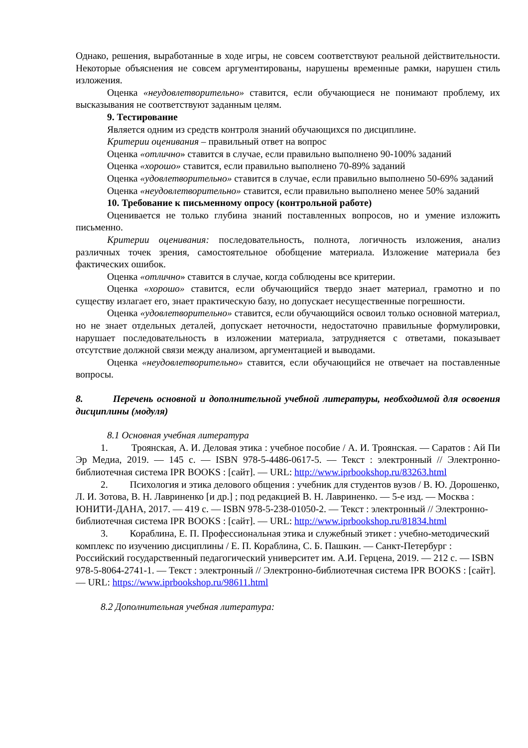Однако, решения, выработанные в ходе игры, не совсем соответствуют реальной действительности. Некоторые объяснения не совсем аргументированы, нарушены временные рамки, нарушен стиль изложения.
Оценка «неудовлетворительно» ставится, если обучающиеся не понимают проблему, их высказывания не соответствуют заданным целям.
9. Тестирование
Является одним из средств контроля знаний обучающихся по дисциплине.
Критерии оценивания – правильный ответ на вопрос
Оценка «отлично» ставится в случае, если правильно выполнено 90-100% заданий
Оценка «хорошо» ставится, если правильно выполнено 70-89% заданий
Оценка «удовлетворительно» ставится в случае, если правильно выполнено 50-69% заданий
Оценка «неудовлетворительно» ставится, если правильно выполнено менее 50% заданий
10. Требование к письменному опросу (контрольной работе)
Оценивается не только глубина знаний поставленных вопросов, но и умение изложить письменно.
Критерии оценивания: последовательность, полнота, логичность изложения, анализ различных точек зрения, самостоятельное обобщение материала. Изложение материала без фактических ошибок.
Оценка «отлично» ставится в случае, когда соблюдены все критерии.
Оценка «хорошо» ставится, если обучающийся твердо знает материал, грамотно и по существу излагает его, знает практическую базу, но допускает несущественные погрешности.
Оценка «удовлетворительно» ставится, если обучающийся освоил только основной материал, но не знает отдельных деталей, допускает неточности, недостаточно правильные формулировки, нарушает последовательность в изложении материала, затрудняется с ответами, показывает отсутствие должной связи между анализом, аргументацией и выводами.
Оценка «неудовлетворительно» ставится, если обучающийся не отвечает на поставленные вопросы.
8. Перечень основной и дополнительной учебной литературы, необходимой для освоения дисциплины (модуля)
8.1 Основная учебная литература
1. Троянская, А. И. Деловая этика : учебное пособие / А. И. Троянская. — Саратов : Ай Пи Эр Медиа, 2019. — 145 с. — ISBN 978-5-4486-0617-5. — Текст : электронный // Электронно-библиотечная система IPR BOOKS : [сайт]. — URL: http://www.iprbookshop.ru/83263.html
2. Психология и этика делового общения : учебник для студентов вузов / В. Ю. Дорошенко, Л. И. Зотова, В. Н. Лавриненко [и др.] ; под редакцией В. Н. Лавриненко. — 5-е изд. — Москва : ЮНИТИ-ДАНА, 2017. — 419 с. — ISBN 978-5-238-01050-2. — Текст : электронный // Электронно-библиотечная система IPR BOOKS : [сайт]. — URL: http://www.iprbookshop.ru/81834.html
3. Кораблина, Е. П. Профессиональная этика и служебный этикет : учебно-методический комплекс по изучению дисциплины / Е. П. Кораблина, С. Б. Пашкин. — Санкт-Петербург : Российский государственный педагогический университет им. А.И. Герцена, 2019. — 212 с. — ISBN 978-5-8064-2741-1. — Текст : электронный // Электронно-библиотечная система IPR BOOKS : [сайт]. — URL: https://www.iprbookshop.ru/98611.html
8.2 Дополнительная учебная литература: